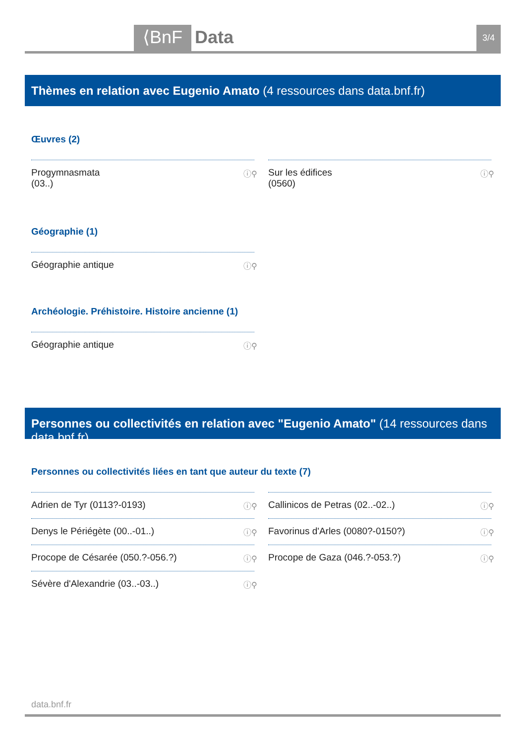⟨BnF Data 3/4
Thèmes en relation avec Eugenio Amato (4 ressources dans data.bnf.fr)
Œuvres (2)
Progymnasmata
(03..) ⓘ⚲
Sur les édifices
(0560) ⓘ⚲
Géographie (1)
Géographie antique ⓘ⚲
Archéologie. Préhistoire. Histoire ancienne (1)
Géographie antique ⓘ⚲
Personnes ou collectivités en relation avec "Eugenio Amato" (14 ressources dans data.bnf.fr)
Personnes ou collectivités liées en tant que auteur du texte (7)
Adrien de Tyr (0113?-0193) ⓘ⚲
Callinicos de Petras (02..-02..) ⓘ⚲
Denys le Périégète (00..-01..) ⓘ⚲
Favorinus d'Arles (0080?-0150?) ⓘ⚲
Procope de Césarée (050.?-056.?) ⓘ⚲
Procope de Gaza (046.?-053.?) ⓘ⚲
Sévère d'Alexandrie (03..-03..) ⓘ⚲
data.bnf.fr